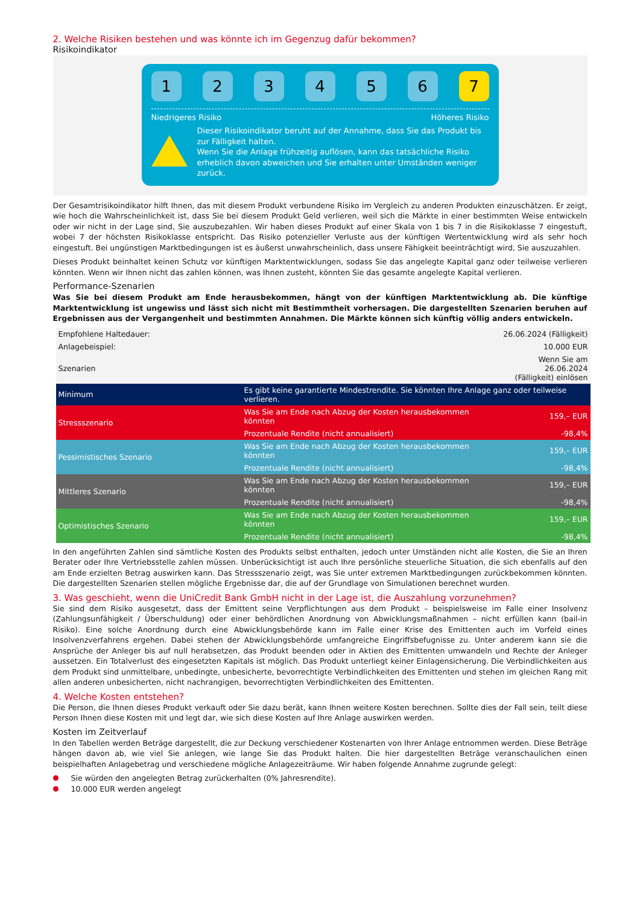2. Welche Risiken bestehen und was könnte ich im Gegenzug dafür bekommen?
Risikoindikator
1 2 3 4 5 6 7
Niedrigeres Risiko Höheres Risiko
Dieser Risikoindikator beruht auf der Annahme, dass Sie das Produkt bis zur Fälligkeit halten.
Wenn Sie die Anlage frühzeitig auflösen, kann das tatsächliche Risiko erheblich davon abweichen und Sie erhalten unter Umständen weniger zurück.
Der Gesamtrisikoindikator hilft Ihnen, das mit diesem Produkt verbundene Risiko im Vergleich zu anderen Produkten einzuschätzen. Er zeigt, wie hoch die Wahrscheinlichkeit ist, dass Sie bei diesem Produkt Geld verlieren, weil sich die Märkte in einer bestimmten Weise entwickeln oder wir nicht in der Lage sind, Sie auszubezahlen. Wir haben dieses Produkt auf einer Skala von 1 bis 7 in die Risikoklasse 7 eingestuft, wobei 7 der höchsten Risikoklasse entspricht. Das Risiko potenzieller Verluste aus der künftigen Wertentwicklung wird als sehr hoch eingestuft. Bei ungünstigen Marktbedingungen ist es äußerst unwahrscheinlich, dass unsere Fähigkeit beeinträchtigt wird, Sie auszuzahlen.
Dieses Produkt beinhaltet keinen Schutz vor künftigen Marktentwicklungen, sodass Sie das angelegte Kapital ganz oder teilweise verlieren könnten. Wenn wir Ihnen nicht das zahlen können, was Ihnen zusteht, könnten Sie das gesamte angelegte Kapital verlieren.
Performance-Szenarien
Was Sie bei diesem Produkt am Ende herausbekommen, hängt von der künftigen Marktentwicklung ab. Die künftige Marktentwicklung ist ungewiss und lässt sich nicht mit Bestimmtheit vorhersagen. Die dargestellten Szenarien beruhen auf Ergebnissen aus der Vergangenheit und bestimmten Annahmen. Die Märkte können sich künftig völlig anders entwickeln.
| Empfohlene Haltedauer: | | 26.06.2024 (Fälligkeit) |
| Anlagebeispiel: | | 10.000 EUR |
| Szenarien | | Wenn Sie am 26.06.2024 (Fälligkeit) einlösen |
| Minimum | Es gibt keine garantierte Mindestrendite. Sie könnten Ihre Anlage ganz oder teilweise verlieren. | |
| Stressszenario | Was Sie am Ende nach Abzug der Kosten herausbekommen könnten | 159,– EUR |
| | Prozentuale Rendite (nicht annualisiert) | -98,4% |
| Pessimistisches Szenario | Was Sie am Ende nach Abzug der Kosten herausbekommen könnten | 159,– EUR |
| | Prozentuale Rendite (nicht annualisiert) | -98,4% |
| Mittleres Szenario | Was Sie am Ende nach Abzug der Kosten herausbekommen könnten | 159,– EUR |
| | Prozentuale Rendite (nicht annualisiert) | -98,4% |
| Optimistisches Szenario | Was Sie am Ende nach Abzug der Kosten herausbekommen könnten | 159,– EUR |
| | Prozentuale Rendite (nicht annualisiert) | -98,4% |
In den angeführten Zahlen sind sämtliche Kosten des Produkts selbst enthalten, jedoch unter Umständen nicht alle Kosten, die Sie an Ihren Berater oder Ihre Vertriebsstelle zahlen müssen. Unberücksichtigt ist auch Ihre persönliche steuerliche Situation, die sich ebenfalls auf den am Ende erzielten Betrag auswirken kann. Das Stressszenario zeigt, was Sie unter extremen Marktbedingungen zurückbekommen könnten. Die dargestellten Szenarien stellen mögliche Ergebnisse dar, die auf der Grundlage von Simulationen berechnet wurden.
3. Was geschieht, wenn die UniCredit Bank GmbH nicht in der Lage ist, die Auszahlung vorzunehmen?
Sie sind dem Risiko ausgesetzt, dass der Emittent seine Verpflichtungen aus dem Produkt – beispielsweise im Falle einer Insolvenz (Zahlungsunfähigkeit / Überschuldung) oder einer behördlichen Anordnung von Abwicklungsmaßnahmen – nicht erfüllen kann (bail-in Risiko). Eine solche Anordnung durch eine Abwicklungsbehörde kann im Falle einer Krise des Emittenten auch im Vorfeld eines Insolvenzverfahrens ergehen. Dabei stehen der Abwicklungsbehörde umfangreiche Eingriffsbefugnisse zu. Unter anderem kann sie die Ansprüche der Anleger bis auf null herabsetzen, das Produkt beenden oder in Aktien des Emittenten umwandeln und Rechte der Anleger aussetzen. Ein Totalverlust des eingesetzten Kapitals ist möglich. Das Produkt unterliegt keiner Einlagensicherung. Die Verbindlichkeiten aus dem Produkt sind unmittelbare, unbedingte, unbesicherte, bevorrechtigte Verbindlichkeiten des Emittenten und stehen im gleichen Rang mit allen anderen unbesicherten, nicht nachrangigen, bevorrechtigten Verbindlichkeiten des Emittenten.
4. Welche Kosten entstehen?
Die Person, die Ihnen dieses Produkt verkauft oder Sie dazu berät, kann Ihnen weitere Kosten berechnen. Sollte dies der Fall sein, teilt diese Person Ihnen diese Kosten mit und legt dar, wie sich diese Kosten auf Ihre Anlage auswirken werden.
Kosten im Zeitverlauf
In den Tabellen werden Beträge dargestellt, die zur Deckung verschiedener Kostenarten von Ihrer Anlage entnommen werden. Diese Beträge hängen davon ab, wie viel Sie anlegen, wie lange Sie das Produkt halten. Die hier dargestellten Beträge veranschaulichen einen beispielhaften Anlagebetrag und verschiedene mögliche Anlagezeiträume. Wir haben folgende Annahme zugrunde gelegt:
Sie würden den angelegten Betrag zurückerhalten (0% Jahresrendite).
10.000 EUR werden angelegt